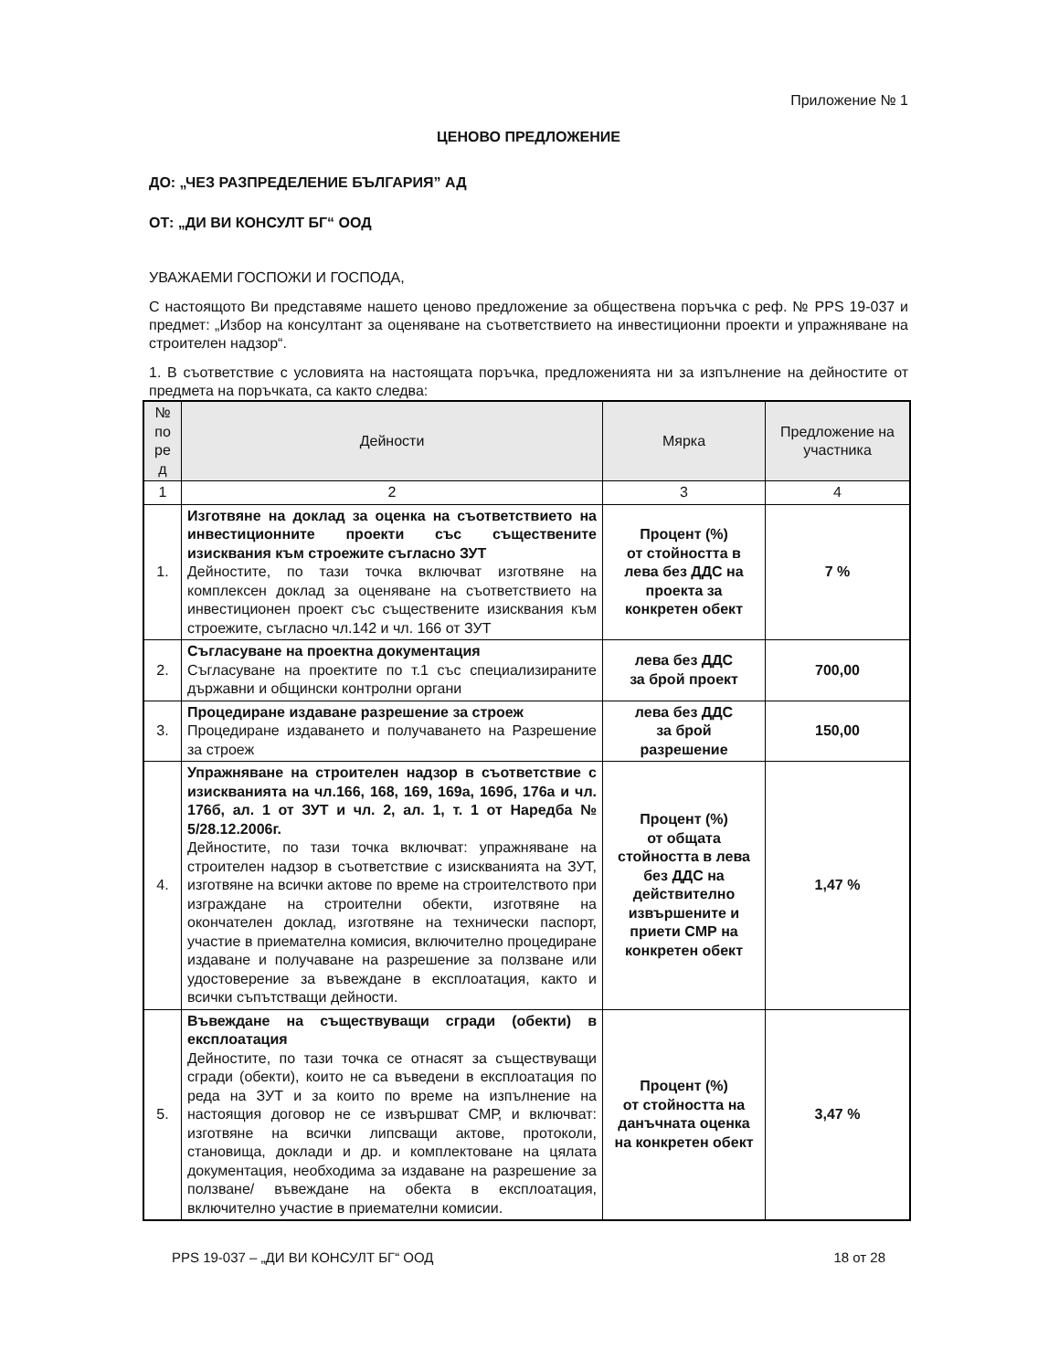Приложение № 1
ЦЕНОВО ПРЕДЛОЖЕНИЕ
ДО: „ЧЕЗ РАЗПРЕДЕЛЕНИЕ БЪЛГАРИЯ” АД
ОТ: „ДИ ВИ КОНСУЛТ БГ“ ООД
УВАЖАЕМИ ГОСПОЖИ И ГОСПОДА,
С настоящото Ви представяме нашето ценово предложение за обществена поръчка с реф. № PPS 19-037 и предмет: „Избор на консултант за оценяване на съответствието на инвестиционни проекти и упражняване на строителен надзор“.
1. В съответствие с условията на настоящата поръчка, предложенията ни за изпълнение на дейностите от предмета на поръчката, са както следва:
| № по ре д | Дейности | Мярка | Предложение на участника |
| --- | --- | --- | --- |
| 1 | 2 | 3 | 4 |
| 1. | Изготвяне на доклад за оценка на съответствието на инвестиционните проекти със съществените изисквания към строежите съгласно ЗУТ Дейностите, по тази точка включват изготвяне на комплексен доклад за оценяване на съответствието на инвестиционен проект със съществените изисквания към строежите, съгласно чл.142 и чл. 166 от ЗУТ | Процент (%) от стойността в лева без ДДС на проекта за конкретен обект | 7 % |
| 2. | Съгласуване на проектна документация Съгласуване на проектите по т.1 със специализираните държавни и общински контролни органи | лева без ДДС за брой проект | 700,00 |
| 3. | Процедиране издаване разрешение за строеж Процедиране издаването и получаването на Разрешение за строеж | лева без ДДС за брой разрешение | 150,00 |
| 4. | Упражняване на строителен надзор в съответствие с изискванията на чл.166, 168, 169, 169а, 169б, 176а и чл. 176б, ал. 1 от ЗУТ и чл. 2, ал. 1, т. 1 от Наредба № 5/28.12.2006г. Дейностите, по тази точка включват: упражняване на строителен надзор в съответствие с изискванията на ЗУТ, изготвяне на всички актове по време на строителството при изграждане на строителни обекти, изготвяне на окончателен доклад, изготвяне на технически паспорт, участие в приемателна комисия, включително процедиране издаване и получаване на разрешение за ползване или удостоверение за въвеждане в експлоатация, както и всички съпътстващи дейности. | Процент (%) от общата стойността в лева без ДДС на действително извършените и приети СМР на конкретен обект | 1,47 % |
| 5. | Въвеждане на съществуващи сгради (обекти) в експлоатация Дейностите, по тази точка се отнасят за съществуващи сгради (обекти), които не са въведени в експлоатация по реда на ЗУТ и за които по време на изпълнение на настоящия договор не се извършват СМР, и включват: изготвяне на всички липсващи актове, протоколи, становища, доклади и др. и комплектоване на цялата документация, необходима за издаване на разрешение за ползване/ въвеждане на обекта в експлоатация, включително участие в приемателни комисии. | Процент (%) от стойността на данъчната оценка на конкретен обект | 3,47 % |
PPS 19-037 – „ДИ ВИ КОНСУЛТ БГ“ ООД 18 от 28